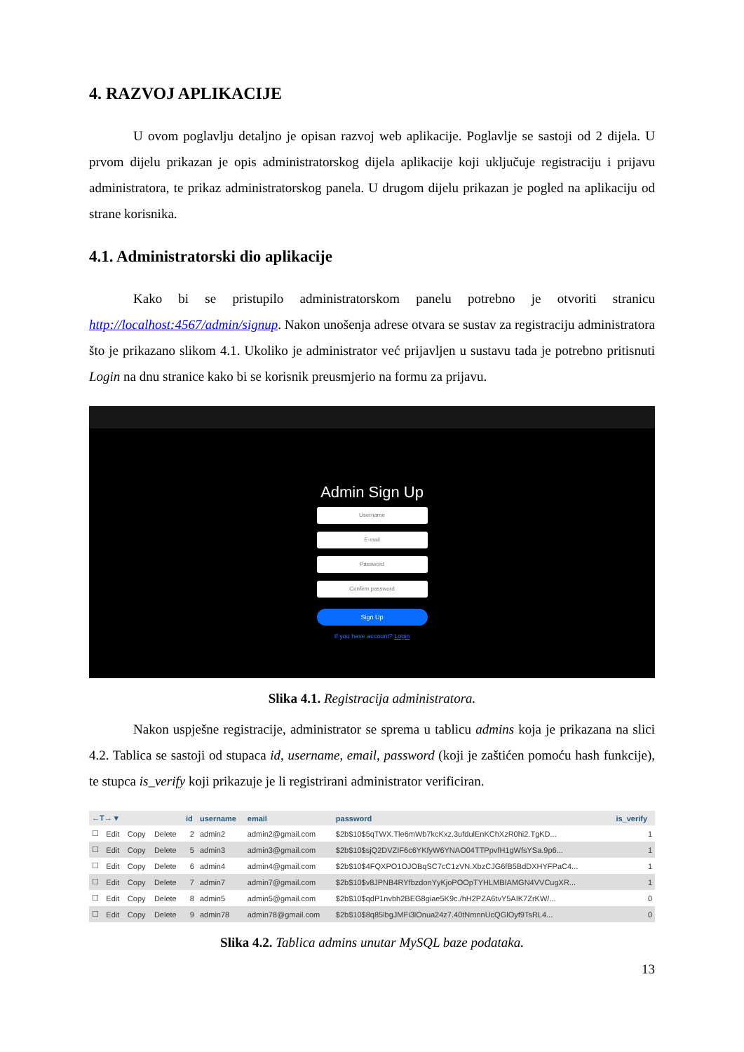4. RAZVOJ APLIKACIJE
U ovom poglavlju detaljno je opisan razvoj web aplikacije. Poglavlje se sastoji od 2 dijela. U prvom dijelu prikazan je opis administratorskog dijela aplikacije koji uključuje registraciju i prijavu administratora, te prikaz administratorskog panela. U drugom dijelu prikazan je pogled na aplikaciju od strane korisnika.
4.1. Administratorski dio aplikacije
Kako bi se pristupilo administratorskom panelu potrebno je otvoriti stranicu http://localhost:4567/admin/signup. Nakon unošenja adrese otvara se sustav za registraciju administratora što je prikazano slikom 4.1. Ukoliko je administrator već prijavljen u sustavu tada je potrebno pritisnuti Login na dnu stranice kako bi se korisnik preusmjerio na formu za prijavu.
Admin Sign Up
Username
E-mail
Password
Confirm password
Sign Up
If you have account? Login
Slika 4.1. Registracija administratora.
Nakon uspješne registracije, administrator se sprema u tablicu admins koja je prikazana na slici 4.2. Tablica se sastoji od stupaca id, username, email, password (koji je zaštićen pomoću hash funkcije), te stupca is_verify koji prikazuje je li registrirani administrator verificiran.
| ←T→ ▾ | | | | id | username | email | password | is_verify |
| --- | --- | --- | --- | --- | --- | --- | --- | --- |
| ☐ | Edit | Copy | Delete | 2 | admin2 | admin2@gmail.com | $2b$10$5qTWX.Tle6mWb7kcKxz.3ufdulEnKChXzR0hi2.TgKD... | 1 |
| ☐ | Edit | Copy | Delete | 5 | admin3 | admin3@gmail.com | $2b$10$sjQ2DVZIF6c6YKfyW6YNAO04TTPpvfH1gWfsYSa.9p6... | 1 |
| ☐ | Edit | Copy | Delete | 6 | admin4 | admin4@gmail.com | $2b$10$4FQXPO1OJOBqSC7cC1zVN.XbzCJG6fB5BdDXHYFPaC4... | 1 |
| ☐ | Edit | Copy | Delete | 7 | admin7 | admin7@gmail.com | $2b$10$v8JPNB4RYfbzdonYyKjoPOOpTYHLMBIAMGN4VVCugXR... | 1 |
| ☐ | Edit | Copy | Delete | 8 | admin5 | admin5@gmail.com | $2b$10$qdP1nvbh2BEG8giae5K9c./hH2PZA6tvY5AIK7ZrKW/... | 0 |
| ☐ | Edit | Copy | Delete | 9 | admin78 | admin78@gmail.com | $2b$10$8q85lbgJMFi3lOnua24z7.40tNmnnUcQGlOyf9TsRL4... | 0 |
Slika 4.2. Tablica admins unutar MySQL baze podataka.
13